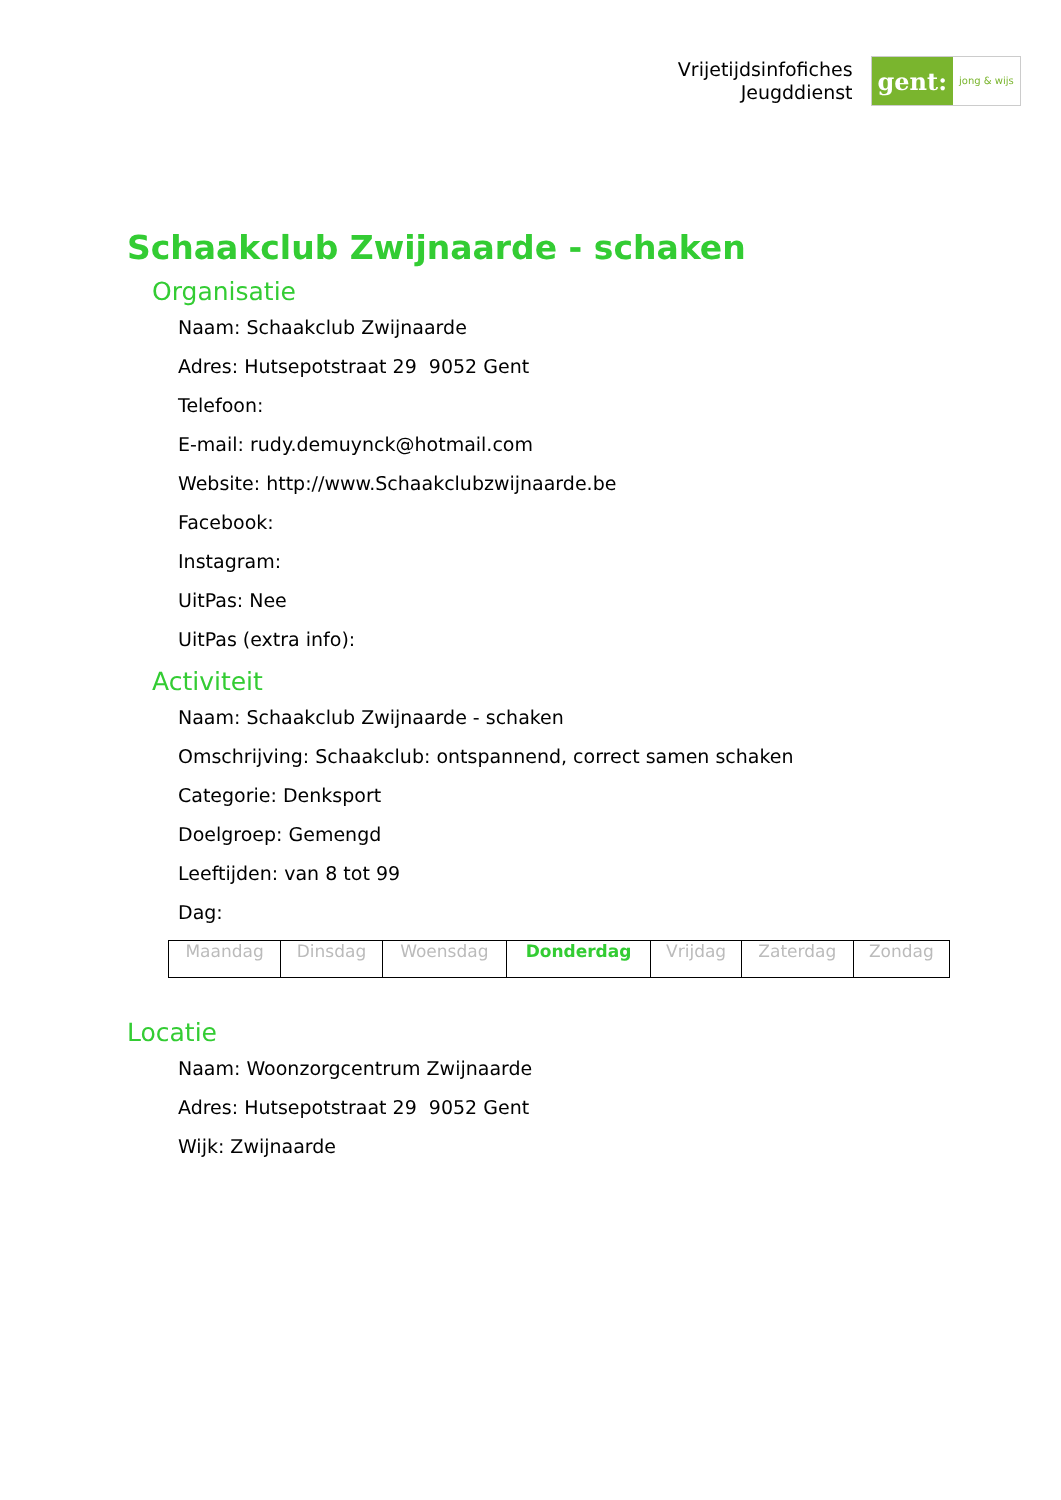Vrijetijdsinfofiches
Jeugddienst
gent:
jong & wijs
Schaakclub Zwijnaarde - schaken
Organisatie
Naam: Schaakclub Zwijnaarde
Adres: Hutsepotstraat 29 9052 Gent
Telefoon:
E-mail: rudy.demuynck@hotmail.com
Website: http://www.Schaakclubzwijnaarde.be
Facebook:
Instagram:
UitPas: Nee
UitPas (extra info):
Activiteit
Naam: Schaakclub Zwijnaarde - schaken
Omschrijving: Schaakclub: ontspannend, correct samen schaken
Categorie: Denksport
Doelgroep: Gemengd
Leeftijden: van 8 tot 99
Dag:
| Maandag | Dinsdag | Woensdag | Donderdag | Vrijdag | Zaterdag | Zondag |
Locatie
Naam: Woonzorgcentrum Zwijnaarde
Adres: Hutsepotstraat 29 9052 Gent
Wijk: Zwijnaarde